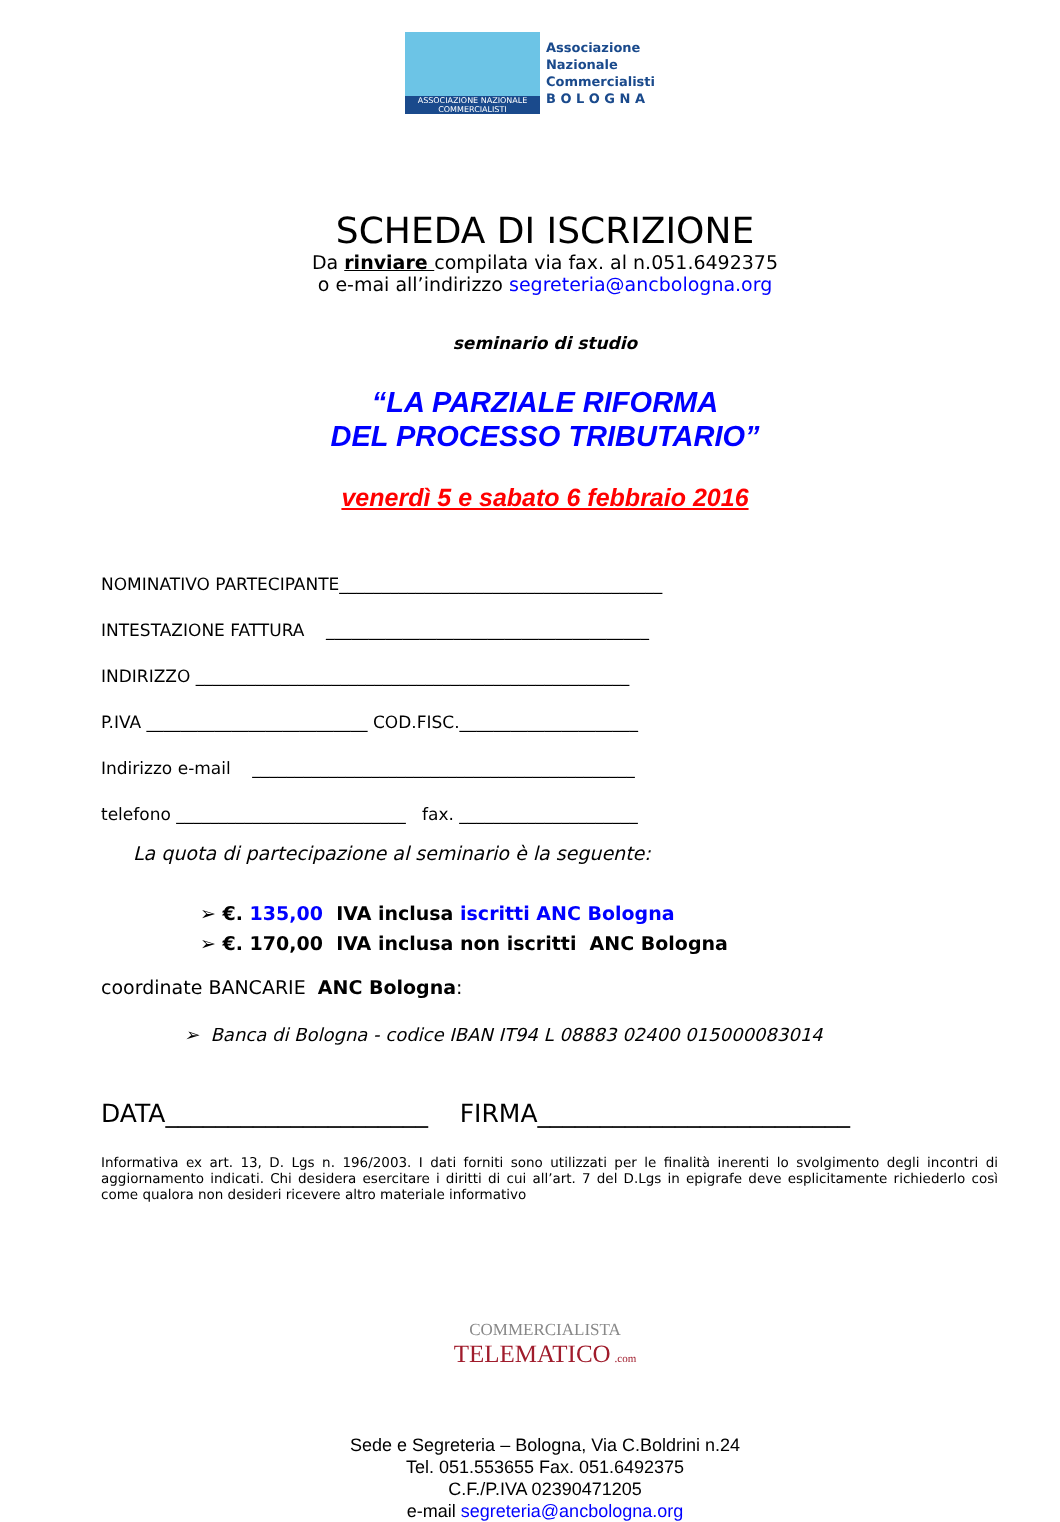ASSOCIAZIONE NAZIONALE COMMERCIALISTI
Associazione
Nazionale
Commercialisti
B O L O G N A
SCHEDA DI ISCRIZIONE
Da rinviare compilata via fax. al n.051.6492375
o e-mai all’indirizzo segreteria@ancbologna.org
seminario di studio
“LA PARZIALE RIFORMA
DEL PROCESSO TRIBUTARIO”
venerdì 5 e sabato 6 febbraio 2016
NOMINATIVO PARTECIPANTE______________________________________
INTESTAZIONE FATTURA ______________________________________
INDIRIZZO ___________________________________________________
P.IVA __________________________ COD.FISC._____________________
Indirizzo e-mail _____________________________________________
telefono ___________________________ fax. _____________________
La quota di partecipazione al seminario è la seguente:
➢ €. 135,00 IVA inclusa iscritti ANC Bologna
➢ €. 170,00 IVA inclusa non iscritti ANC Bologna
coordinate BANCARIE ANC Bologna:
➢ Banca di Bologna - codice IBAN IT94 L 08883 02400 015000083014
DATA_____________________ FIRMA_________________________
Informativa ex art. 13, D. Lgs n. 196/2003. I dati forniti sono utilizzati per le finalità inerenti lo svolgimento degli incontri di aggiornamento indicati. Chi desidera esercitare i diritti di cui all’art. 7 del D.Lgs in epigrafe deve esplicitamente richiederlo così come qualora non desideri ricevere altro materiale informativo
COMMERCIALISTA
TELEMATICO .com
Sede e Segreteria – Bologna, Via C.Boldrini n.24
Tel. 051.553655 Fax. 051.6492375
C.F./P.IVA 02390471205
e-mail segreteria@ancbologna.org